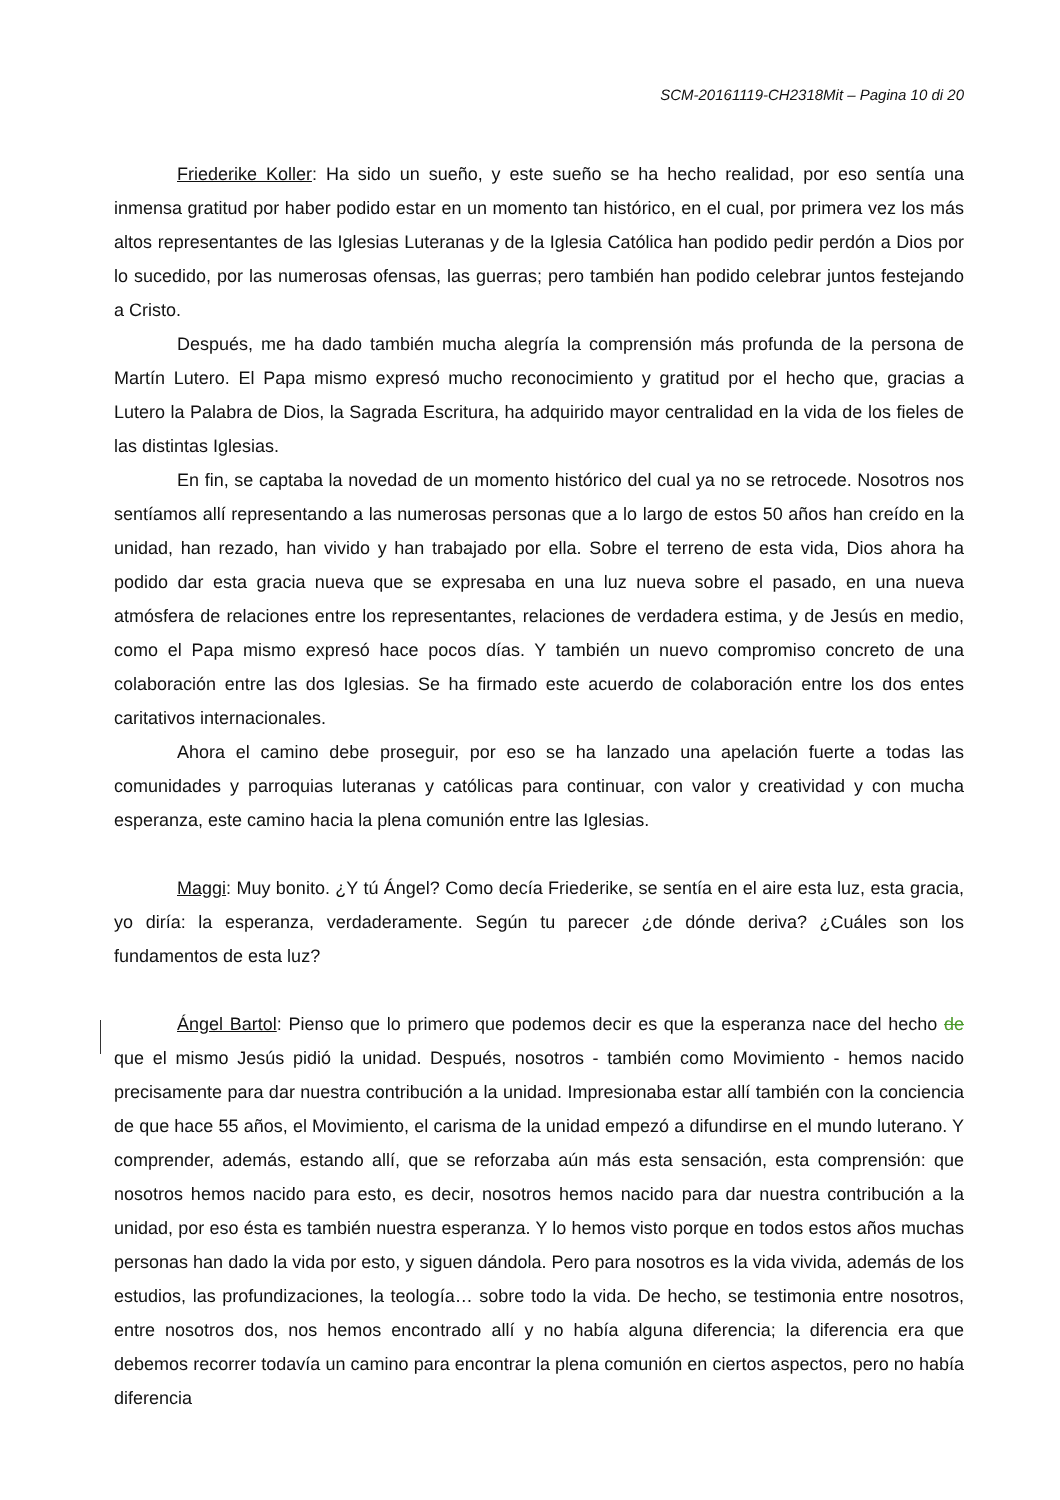SCM-20161119-CH2318Mit – Pagina 10 di 20
Friederike Koller: Ha sido un sueño, y este sueño se ha hecho realidad, por eso sentía una inmensa gratitud por haber podido estar en un momento tan histórico, en el cual, por primera vez los más altos representantes de las Iglesias Luteranas y de la Iglesia Católica han podido pedir perdón a Dios por lo sucedido, por las numerosas ofensas, las guerras; pero también han podido celebrar juntos festejando a Cristo.
Después, me ha dado también mucha alegría la comprensión más profunda de la persona de Martín Lutero. El Papa mismo expresó mucho reconocimiento y gratitud por el hecho que, gracias a Lutero la Palabra de Dios, la Sagrada Escritura, ha adquirido mayor centralidad en la vida de los fieles de las distintas Iglesias.
En fin, se captaba la novedad de un momento histórico del cual ya no se retrocede. Nosotros nos sentíamos allí representando a las numerosas personas que a lo largo de estos 50 años han creído en la unidad, han rezado, han vivido y han trabajado por ella. Sobre el terreno de esta vida, Dios ahora ha podido dar esta gracia nueva que se expresaba en una luz nueva sobre el pasado, en una nueva atmósfera de relaciones entre los representantes, relaciones de verdadera estima, y de Jesús en medio, como el Papa mismo expresó hace pocos días. Y también un nuevo compromiso concreto de una colaboración entre las dos Iglesias. Se ha firmado este acuerdo de colaboración entre los dos entes caritativos internacionales.
Ahora el camino debe proseguir, por eso se ha lanzado una apelación fuerte a todas las comunidades y parroquias luteranas y católicas para continuar, con valor y creatividad y con mucha esperanza, este camino hacia la plena comunión entre las Iglesias.
Maggi: Muy bonito. ¿Y tú Ángel? Como decía Friederike, se sentía en el aire esta luz, esta gracia, yo diría: la esperanza, verdaderamente. Según tu parecer ¿de dónde deriva? ¿Cuáles son los fundamentos de esta luz?
Ángel Bartol: Pienso que lo primero que podemos decir es que la esperanza nace del hecho de que el mismo Jesús pidió la unidad. Después, nosotros - también como Movimiento - hemos nacido precisamente para dar nuestra contribución a la unidad. Impresionaba estar allí también con la conciencia de que hace 55 años, el Movimiento, el carisma de la unidad empezó a difundirse en el mundo luterano. Y comprender, además, estando allí, que se reforzaba aún más esta sensación, esta comprensión: que nosotros hemos nacido para esto, es decir, nosotros hemos nacido para dar nuestra contribución a la unidad, por eso ésta es también nuestra esperanza. Y lo hemos visto porque en todos estos años muchas personas han dado la vida por esto, y siguen dándola. Pero para nosotros es la vida vivida, además de los estudios, las profundizaciones, la teología… sobre todo la vida. De hecho, se testimonia entre nosotros, entre nosotros dos, nos hemos encontrado allí y no había alguna diferencia; la diferencia era que debemos recorrer todavía un camino para encontrar la plena comunión en ciertos aspectos, pero no había diferencia